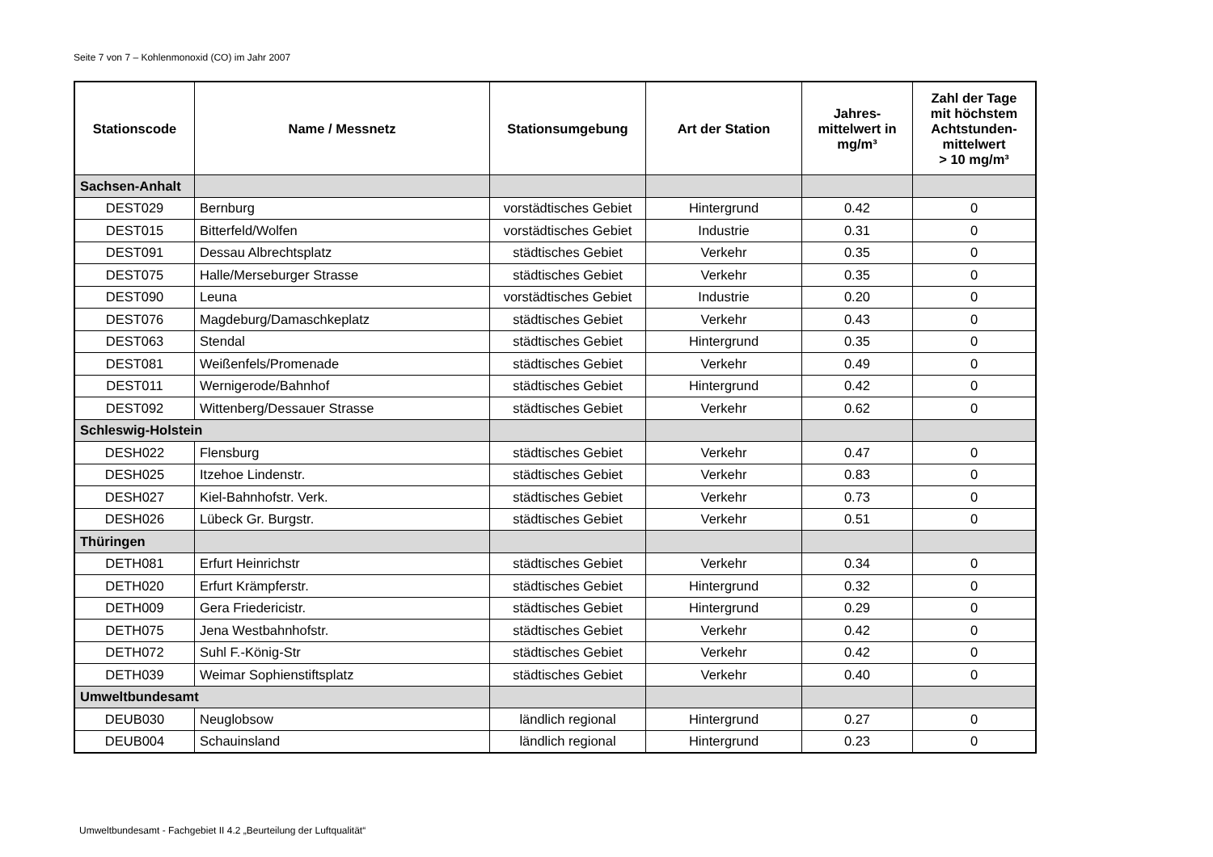Seite 7 von 7 – Kohlenmonoxid (CO) im Jahr 2007
| Stationscode | Name / Messnetz | Stationsumgebung | Art der Station | Jahres- mittelwert in mg/m³ | Zahl der Tage mit höchstem Achtstunden- mittelwert > 10 mg/m³ |
| --- | --- | --- | --- | --- | --- |
| Sachsen-Anhalt | | | | | |
| DEST029 | Bernburg | vorstädtisches Gebiet | Hintergrund | 0.42 | 0 |
| DEST015 | Bitterfeld/Wolfen | vorstädtisches Gebiet | Industrie | 0.31 | 0 |
| DEST091 | Dessau Albrechtsplatz | städtisches Gebiet | Verkehr | 0.35 | 0 |
| DEST075 | Halle/Merseburger Strasse | städtisches Gebiet | Verkehr | 0.35 | 0 |
| DEST090 | Leuna | vorstädtisches Gebiet | Industrie | 0.20 | 0 |
| DEST076 | Magdeburg/Damaschkeplatz | städtisches Gebiet | Verkehr | 0.43 | 0 |
| DEST063 | Stendal | städtisches Gebiet | Hintergrund | 0.35 | 0 |
| DEST081 | Weißenfels/Promenade | städtisches Gebiet | Verkehr | 0.49 | 0 |
| DEST011 | Wernigerode/Bahnhof | städtisches Gebiet | Hintergrund | 0.42 | 0 |
| DEST092 | Wittenberg/Dessauer Strasse | städtisches Gebiet | Verkehr | 0.62 | 0 |
| Schleswig-Holstein | | | | | |
| DESH022 | Flensburg | städtisches Gebiet | Verkehr | 0.47 | 0 |
| DESH025 | Itzehoe Lindenstr. | städtisches Gebiet | Verkehr | 0.83 | 0 |
| DESH027 | Kiel-Bahnhofstr. Verk. | städtisches Gebiet | Verkehr | 0.73 | 0 |
| DESH026 | Lübeck Gr. Burgstr. | städtisches Gebiet | Verkehr | 0.51 | 0 |
| Thüringen | | | | | |
| DETH081 | Erfurt Heinrichstr | städtisches Gebiet | Verkehr | 0.34 | 0 |
| DETH020 | Erfurt Krämpferstr. | städtisches Gebiet | Hintergrund | 0.32 | 0 |
| DETH009 | Gera Friedericistr. | städtisches Gebiet | Hintergrund | 0.29 | 0 |
| DETH075 | Jena Westbahnhofstr. | städtisches Gebiet | Verkehr | 0.42 | 0 |
| DETH072 | Suhl F.-König-Str | städtisches Gebiet | Verkehr | 0.42 | 0 |
| DETH039 | Weimar Sophienstiftsplatz | städtisches Gebiet | Verkehr | 0.40 | 0 |
| Umweltbundesamt | | | | | |
| DEUB030 | Neuglobsow | ländlich regional | Hintergrund | 0.27 | 0 |
| DEUB004 | Schauinsland | ländlich regional | Hintergrund | 0.23 | 0 |
Umweltbundesamt - Fachgebiet II 4.2 „Beurteilung der Luftqualität“